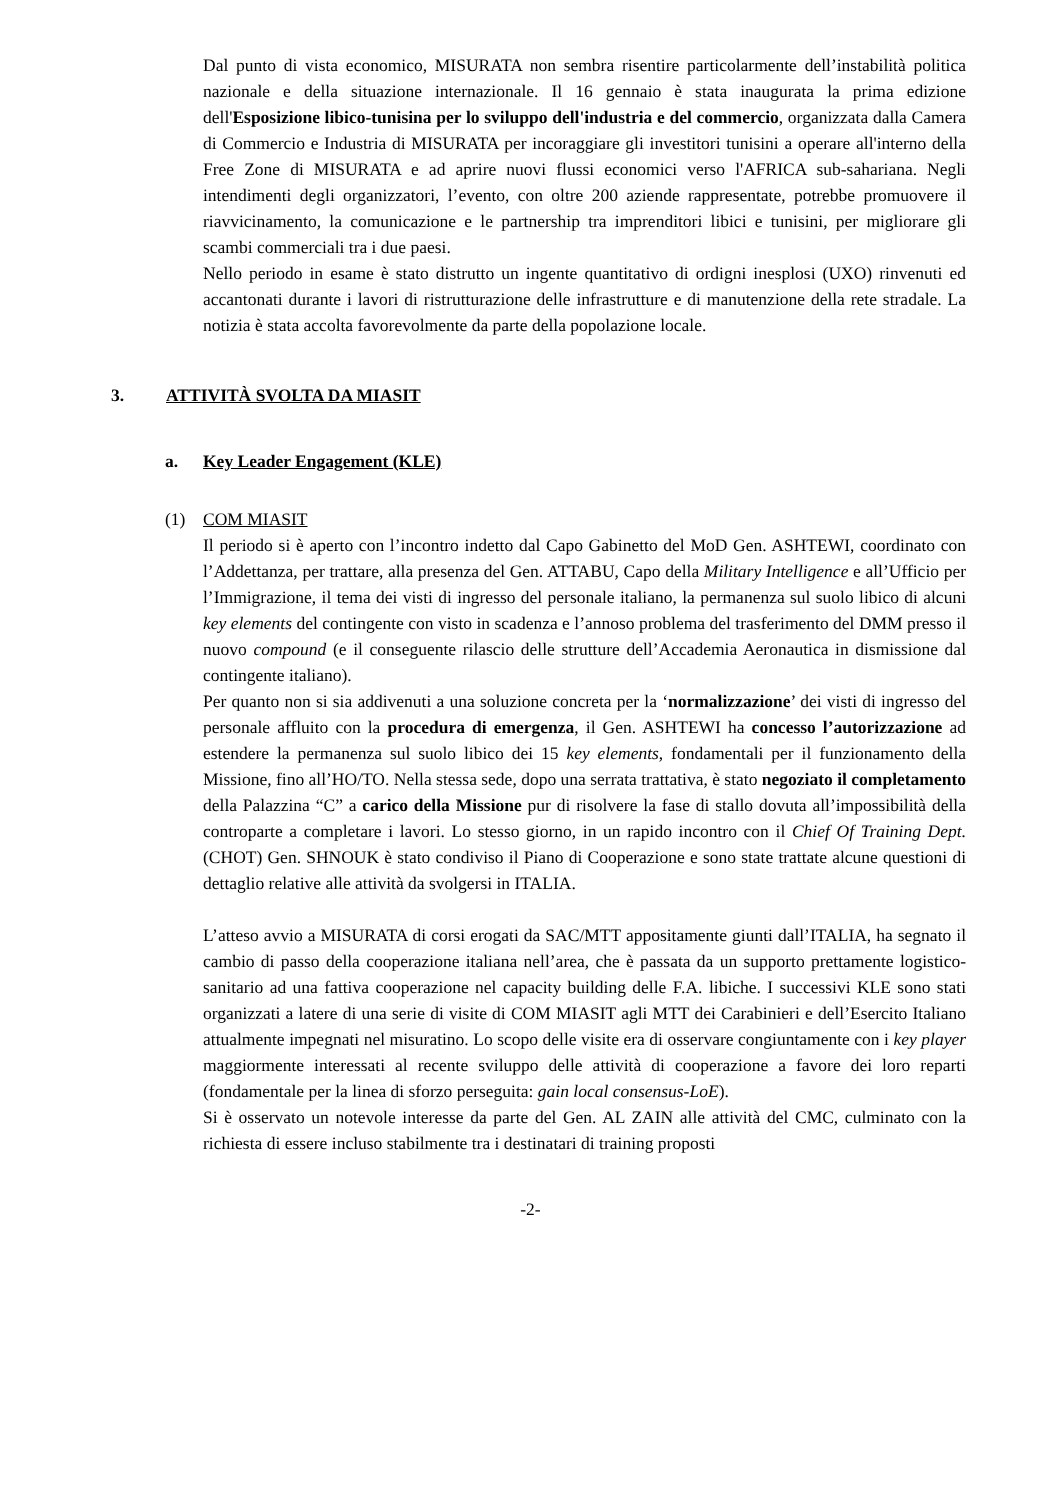Dal punto di vista economico, MISURATA non sembra risentire particolarmente dell’instabilità politica nazionale e della situazione internazionale. Il 16 gennaio è stata inaugurata la prima edizione dell'Esposizione libico-tunisina per lo sviluppo dell'industria e del commercio, organizzata dalla Camera di Commercio e Industria di MISURATA per incoraggiare gli investitori tunisini a operare all'interno della Free Zone di MISURATA e ad aprire nuovi flussi economici verso l'AFRICA sub-sahariana. Negli intendimenti degli organizzatori, l’evento, con oltre 200 aziende rappresentate, potrebbe promuovere il riavvicinamento, la comunicazione e le partnership tra imprenditori libici e tunisini, per migliorare gli scambi commerciali tra i due paesi.
Nello periodo in esame è stato distrutto un ingente quantitativo di ordigni inesplosi (UXO) rinvenuti ed accantonati durante i lavori di ristrutturazione delle infrastrutture e di manutenzione della rete stradale. La notizia è stata accolta favorevolmente da parte della popolazione locale.
3. ATTIVITÀ SVOLTA DA MIASIT
a. Key Leader Engagement (KLE)
(1) COM MIASIT
Il periodo si è aperto con l’incontro indetto dal Capo Gabinetto del MoD Gen. ASHTEWI, coordinato con l’Addettanza, per trattare, alla presenza del Gen. ATTABU, Capo della Military Intelligence e all’Ufficio per l’Immigrazione, il tema dei visti di ingresso del personale italiano, la permanenza sul suolo libico di alcuni key elements del contingente con visto in scadenza e l’annoso problema del trasferimento del DMM presso il nuovo compound (e il conseguente rilascio delle strutture dell’Accademia Aeronautica in dismissione dal contingente italiano).
Per quanto non si sia addivenuti a una soluzione concreta per la ‘normalizzazione’ dei visti di ingresso del personale affluito con la procedura di emergenza, il Gen. ASHTEWI ha concesso l’autorizzazione ad estendere la permanenza sul suolo libico dei 15 key elements, fondamentali per il funzionamento della Missione, fino all’HO/TO. Nella stessa sede, dopo una serrata trattativa, è stato negoziato il completamento della Palazzina “C” a carico della Missione pur di risolvere la fase di stallo dovuta all’impossibilità della controparte a completare i lavori. Lo stesso giorno, in un rapido incontro con il Chief Of Training Dept. (CHOT) Gen. SHNOUK è stato condiviso il Piano di Cooperazione e sono state trattate alcune questioni di dettaglio relative alle attività da svolgersi in ITALIA.
L’atteso avvio a MISURATA di corsi erogati da SAC/MTT appositamente giunti dall’ITALIA, ha segnato il cambio di passo della cooperazione italiana nell’area, che è passata da un supporto prettamente logistico-sanitario ad una fattiva cooperazione nel capacity building delle F.A. libiche. I successivi KLE sono stati organizzati a latere di una serie di visite di COM MIASIT agli MTT dei Carabinieri e dell’Esercito Italiano attualmente impegnati nel misuratino. Lo scopo delle visite era di osservare congiuntamente con i key player maggiormente interessati al recente sviluppo delle attività di cooperazione a favore dei loro reparti (fondamentale per la linea di sforzo perseguita: gain local consensus-LoE).
Si è osservato un notevole interesse da parte del Gen. AL ZAIN alle attività del CMC, culminato con la richiesta di essere incluso stabilmente tra i destinatari di training proposti
-2-